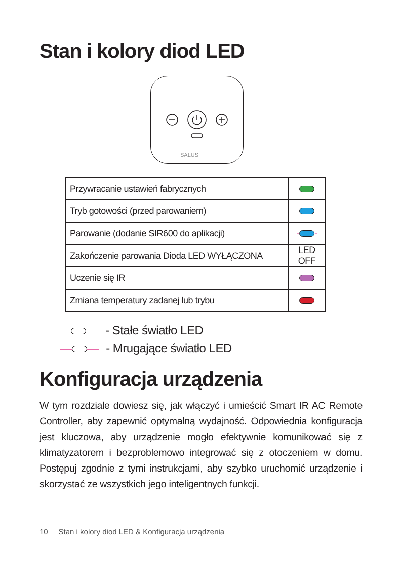Stan i kolory diod LED
SALUS
| Przywracanie ustawień fabrycznych | |
| Tryb gotowości (przed parowaniem) | |
| Parowanie (dodanie SIR600 do aplikacji) | - - |
| Zakończenie parowania Dioda LED WYŁĄCZONA | LED OFF |
| Uczenie się IR | |
| Zmiana temperatury zadanej lub trybu | |
- Stałe światło LED
— — - Mrugające światło LED
Konfiguracja urządzenia
W tym rozdziale dowiesz się, jak włączyć i umieścić Smart IR AC Remote Controller, aby zapewnić optymalną wydajność. Odpowiednia konfiguracja jest kluczowa, aby urządzenie mogło efektywnie komunikować się z klimatyzatorem i bezproblemowo integrować się z otoczeniem w domu. Postępuj zgodnie z tymi instrukcjami, aby szybko uruchomić urządzenie i skorzystać ze wszystkich jego inteligentnych funkcji.
10 Stan i kolory diod LED & Konfiguracja urządzenia